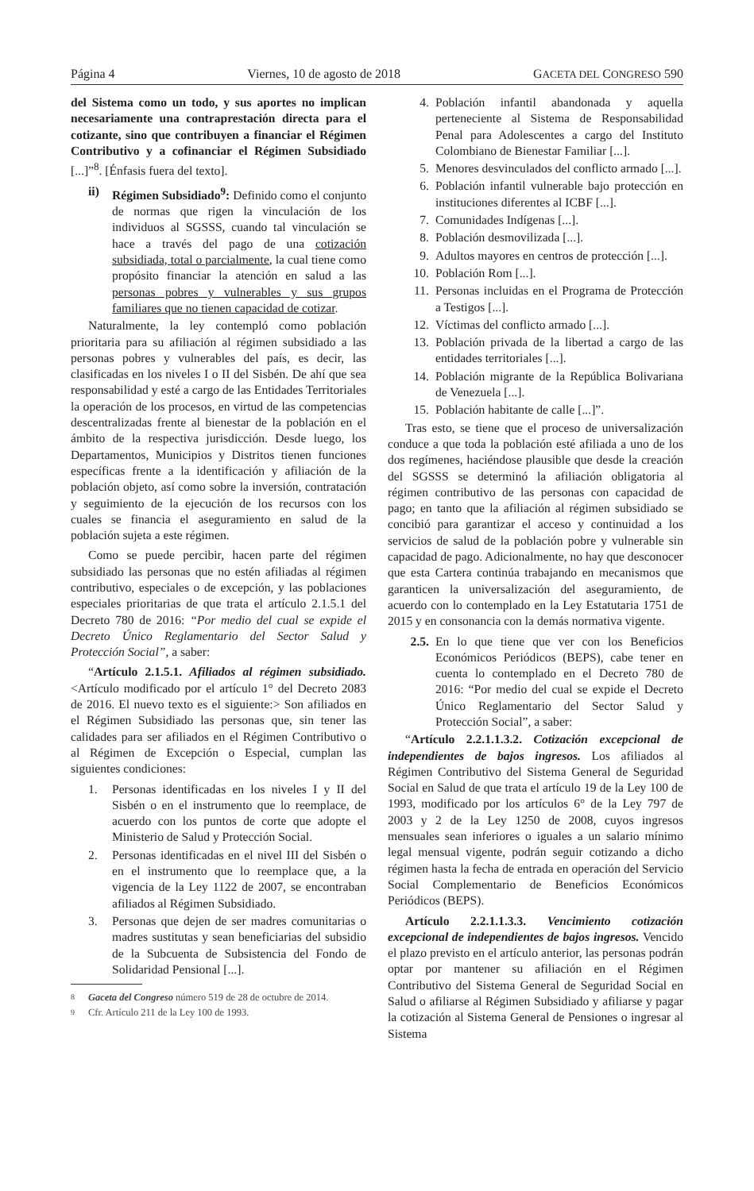Página 4 Viernes, 10 de agosto de 2018 GACETA DEL CONGRESO 590
del Sistema como un todo, y sus aportes no implican necesariamente una contraprestación directa para el cotizante, sino que contribuyen a financiar el Régimen Contributivo y a cofinanciar el Régimen Subsidiado [...]”<sup>8</sup>. [Énfasis fuera del texto].
ii) Régimen Subsidiado<sup>9</sup>: Definido como el conjunto de normas que rigen la vinculación de los individuos al SGSSS, cuando tal vinculación se hace a través del pago de una cotización subsidiada, total o parcialmente, la cual tiene como propósito financiar la atención en salud a las personas pobres y vulnerables y sus grupos familiares que no tienen capacidad de cotizar.
Naturalmente, la ley contempló como población prioritaria para su afiliación al régimen subsidiado a las personas pobres y vulnerables del país, es decir, las clasificadas en los niveles I o II del Sisbén. De ahí que sea responsabilidad y esté a cargo de las Entidades Territoriales la operación de los procesos, en virtud de las competencias descentralizadas frente al bienestar de la población en el ámbito de la respectiva jurisdicción. Desde luego, los Departamentos, Municipios y Distritos tienen funciones específicas frente a la identificación y afiliación de la población objeto, así como sobre la inversión, contratación y seguimiento de la ejecución de los recursos con los cuales se financia el aseguramiento en salud de la población sujeta a este régimen.
Como se puede percibir, hacen parte del régimen subsidiado las personas que no estén afiliadas al régimen contributivo, especiales o de excepción, y las poblaciones especiales prioritarias de que trata el artículo 2.1.5.1 del Decreto 780 de 2016: “Por medio del cual se expide el Decreto Único Reglamentario del Sector Salud y Protección Social”, a saber:
“Artículo 2.1.5.1. Afiliados al régimen subsidiado. <Artículo modificado por el artículo 1° del Decreto 2083 de 2016. El nuevo texto es el siguiente:> Son afiliados en el Régimen Subsidiado las personas que, sin tener las calidades para ser afiliados en el Régimen Contributivo o al Régimen de Excepción o Especial, cumplan las siguientes condiciones:
1. Personas identificadas en los niveles I y II del Sisbén o en el instrumento que lo reemplace, de acuerdo con los puntos de corte que adopte el Ministerio de Salud y Protección Social.
2. Personas identificadas en el nivel III del Sisbén o en el instrumento que lo reemplace que, a la vigencia de la Ley 1122 de 2007, se encontraban afiliados al Régimen Subsidiado.
3. Personas que dejen de ser madres comunitarias o madres sustitutas y sean beneficiarias del subsidio de la Subcuenta de Subsistencia del Fondo de Solidaridad Pensional [...].
8 Gaceta del Congreso número 519 de 28 de octubre de 2014.
9 Cfr. Artículo 211 de la Ley 100 de 1993.
4. Población infantil abandonada y aquella perteneciente al Sistema de Responsabilidad Penal para Adolescentes a cargo del Instituto Colombiano de Bienestar Familiar [...].
5. Menores desvinculados del conflicto armado [...].
6. Población infantil vulnerable bajo protección en instituciones diferentes al ICBF [...].
7. Comunidades Indígenas [...].
8. Población desmovilizada [...].
9. Adultos mayores en centros de protección [...].
10. Población Rom [...].
11. Personas incluidas en el Programa de Protección a Testigos [...].
12. Víctimas del conflicto armado [...].
13. Población privada de la libertad a cargo de las entidades territoriales [...].
14. Población migrante de la República Bolivariana de Venezuela [...].
15. Población habitante de calle [...]”.
Tras esto, se tiene que el proceso de universalización conduce a que toda la población esté afiliada a uno de los dos regímenes, haciéndose plausible que desde la creación del SGSSS se determinó la afiliación obligatoria al régimen contributivo de las personas con capacidad de pago; en tanto que la afiliación al régimen subsidiado se concibió para garantizar el acceso y continuidad a los servicios de salud de la población pobre y vulnerable sin capacidad de pago. Adicionalmente, no hay que desconocer que esta Cartera continúa trabajando en mecanismos que garanticen la universalización del aseguramiento, de acuerdo con lo contemplado en la Ley Estatutaria 1751 de 2015 y en consonancia con la demás normativa vigente.
2.5. En lo que tiene que ver con los Beneficios Económicos Periódicos (BEPS), cabe tener en cuenta lo contemplado en el Decreto 780 de 2016: “Por medio del cual se expide el Decreto Único Reglamentario del Sector Salud y Protección Social”, a saber:
“Artículo 2.2.1.1.3.2. Cotización excepcional de independientes de bajos ingresos. Los afiliados al Régimen Contributivo del Sistema General de Seguridad Social en Salud de que trata el artículo 19 de la Ley 100 de 1993, modificado por los artículos 6° de la Ley 797 de 2003 y 2 de la Ley 1250 de 2008, cuyos ingresos mensuales sean inferiores o iguales a un salario mínimo legal mensual vigente, podrán seguir cotizando a dicho régimen hasta la fecha de entrada en operación del Servicio Social Complementario de Beneficios Económicos Periódicos (BEPS).
Artículo 2.2.1.1.3.3. Vencimiento cotización excepcional de independientes de bajos ingresos. Vencido el plazo previsto en el artículo anterior, las personas podrán optar por mantener su afiliación en el Régimen Contributivo del Sistema General de Seguridad Social en Salud o afiliarse al Régimen Subsidiado y afiliarse y pagar la cotización al Sistema General de Pensiones o ingresar al Sistema